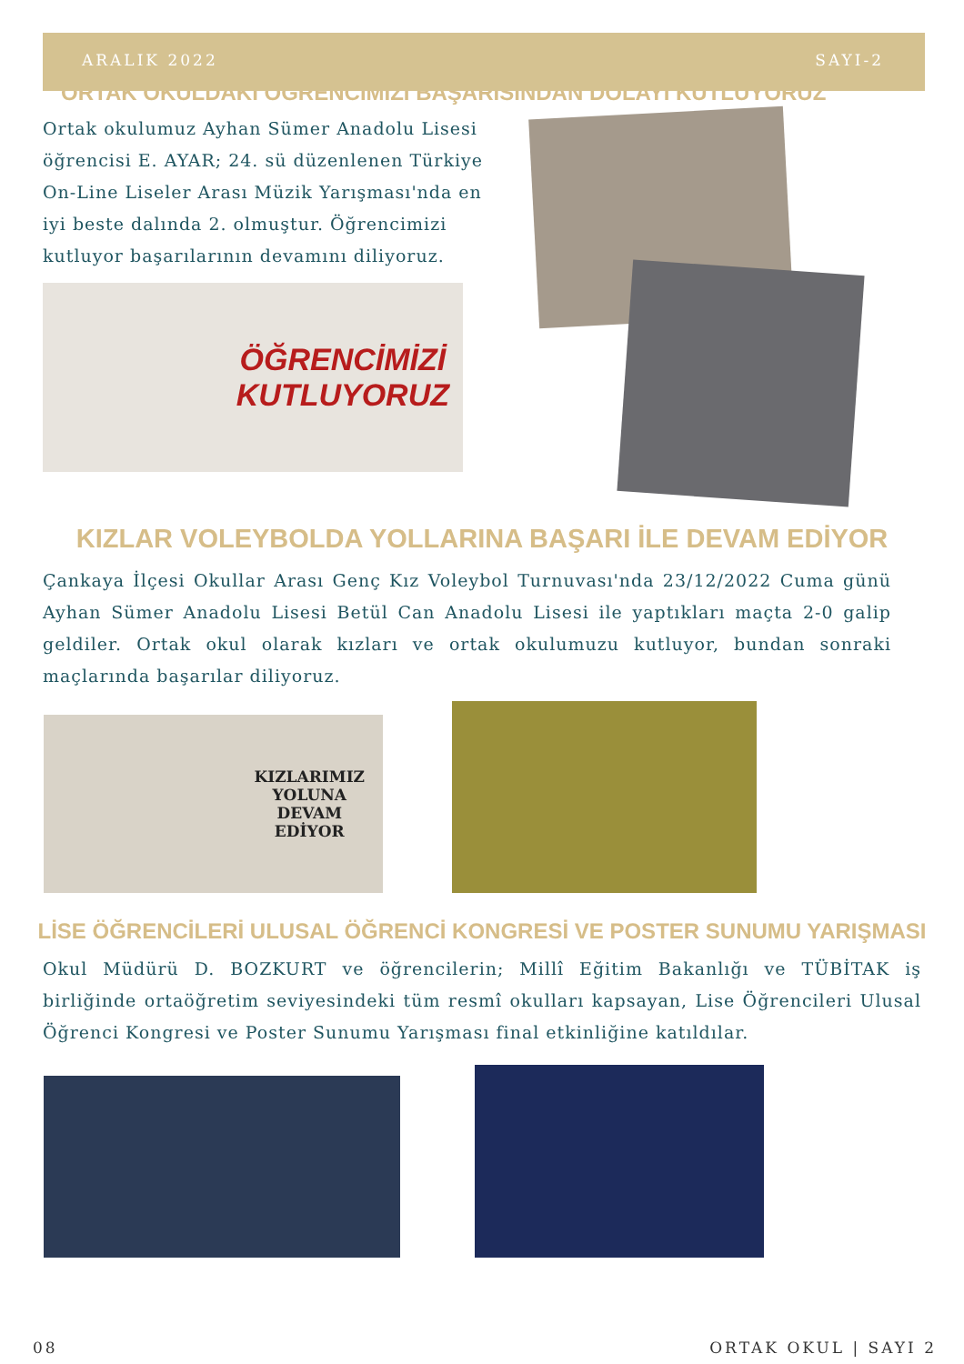ARALIK 2022 SAYI-2
ORTAK OKULDAKİ ÖĞRENCİMİZİ BAŞARISINDAN DOLAYI KUTLUYORUZ
Ortak okulumuz Ayhan Sümer Anadolu Lisesi öğrencisi E. AYAR; 24. sü düzenlenen Türkiye On-Line Liseler Arası Müzik Yarışması'nda en iyi beste dalında 2. olmuştur. Öğrencimizi kutluyor başarılarının devamını diliyoruz.
ÖĞRENCİMİZİ
KUTLUYORUZ
KIZLAR VOLEYBOLDA YOLLARINA BAŞARI İLE DEVAM EDİYOR
Çankaya İlçesi Okullar Arası Genç Kız Voleybol Turnuvası'nda 23/12/2022 Cuma günü Ayhan Sümer Anadolu Lisesi Betül Can Anadolu Lisesi ile yaptıkları maçta 2-0 galip geldiler. Ortak okul olarak kızları ve ortak okulumuzu kutluyor, bundan sonraki maçlarında başarılar diliyoruz.
KIZLARIMIZ
YOLUNA
DEVAM
EDİYOR
LİSE ÖĞRENCİLERİ ULUSAL ÖĞRENCİ KONGRESİ VE POSTER SUNUMU YARIŞMASI
Okul Müdürü D. BOZKURT ve öğrencilerin; Millî Eğitim Bakanlığı ve TÜBİTAK iş birliğinde ortaöğretim seviyesindeki tüm resmî okulları kapsayan, Lise Öğrencileri Ulusal Öğrenci Kongresi ve Poster Sunumu Yarışması final etkinliğine katıldılar.
08 ORTAK OKUL | SAYI 2